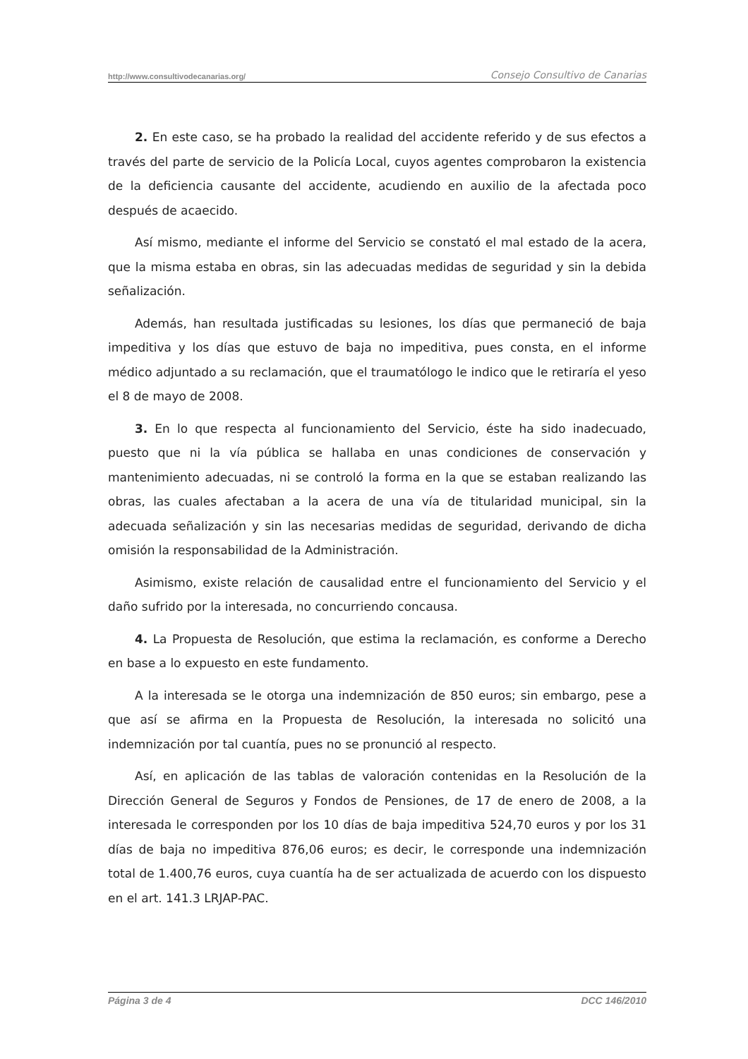http://www.consultivodecanarias.org/ Consejo Consultivo de Canarias
2. En este caso, se ha probado la realidad del accidente referido y de sus efectos a través del parte de servicio de la Policía Local, cuyos agentes comprobaron la existencia de la deficiencia causante del accidente, acudiendo en auxilio de la afectada poco después de acaecido.
Así mismo, mediante el informe del Servicio se constató el mal estado de la acera, que la misma estaba en obras, sin las adecuadas medidas de seguridad y sin la debida señalización.
Además, han resultada justificadas su lesiones, los días que permaneció de baja impeditiva y los días que estuvo de baja no impeditiva, pues consta, en el informe médico adjuntado a su reclamación, que el traumatólogo le indico que le retiraría el yeso el 8 de mayo de 2008.
3. En lo que respecta al funcionamiento del Servicio, éste ha sido inadecuado, puesto que ni la vía pública se hallaba en unas condiciones de conservación y mantenimiento adecuadas, ni se controló la forma en la que se estaban realizando las obras, las cuales afectaban a la acera de una vía de titularidad municipal, sin la adecuada señalización y sin las necesarias medidas de seguridad, derivando de dicha omisión la responsabilidad de la Administración.
Asimismo, existe relación de causalidad entre el funcionamiento del Servicio y el daño sufrido por la interesada, no concurriendo concausa.
4. La Propuesta de Resolución, que estima la reclamación, es conforme a Derecho en base a lo expuesto en este fundamento.
A la interesada se le otorga una indemnización de 850 euros; sin embargo, pese a que así se afirma en la Propuesta de Resolución, la interesada no solicitó una indemnización por tal cuantía, pues no se pronunció al respecto.
Así, en aplicación de las tablas de valoración contenidas en la Resolución de la Dirección General de Seguros y Fondos de Pensiones, de 17 de enero de 2008, a la interesada le corresponden por los 10 días de baja impeditiva 524,70 euros y por los 31 días de baja no impeditiva 876,06 euros; es decir, le corresponde una indemnización total de 1.400,76 euros, cuya cuantía ha de ser actualizada de acuerdo con los dispuesto en el art. 141.3 LRJAP-PAC.
Página 3 de 4 DCC 146/2010